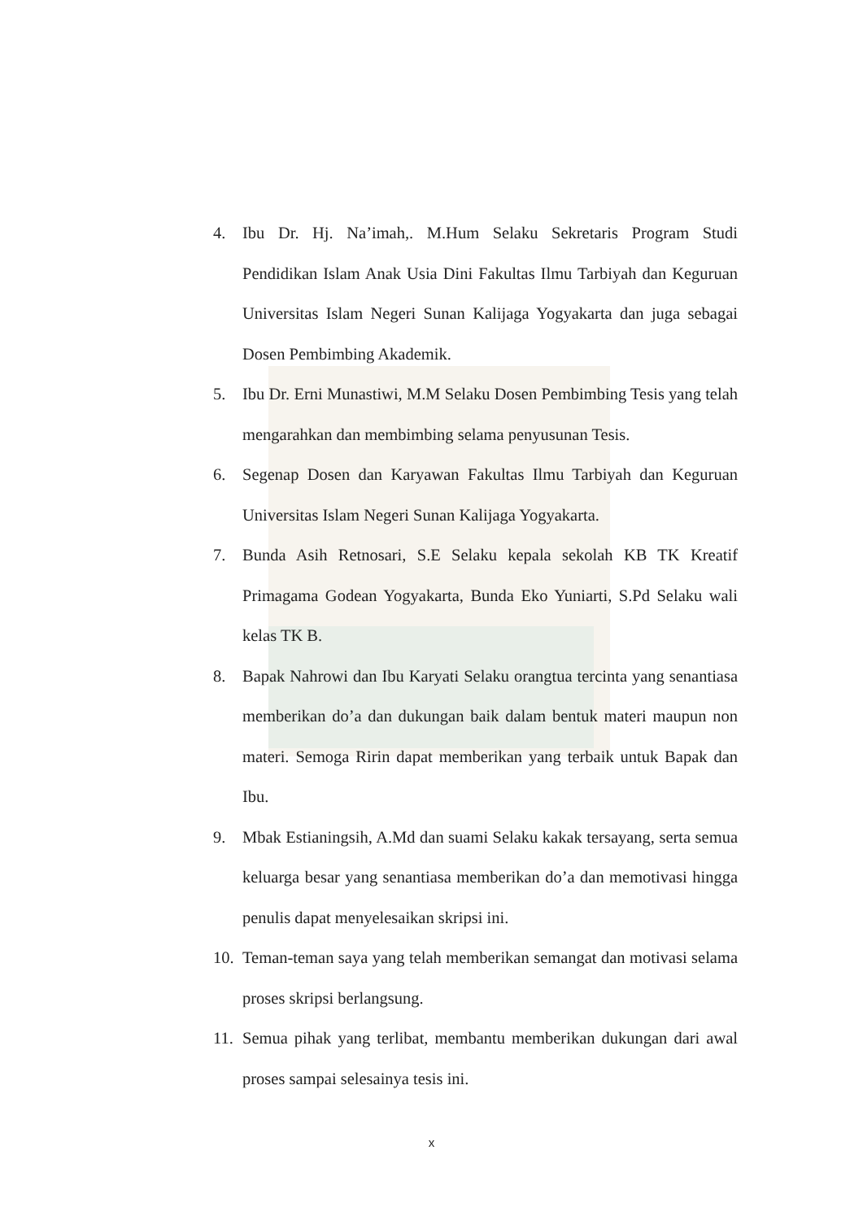4. Ibu Dr. Hj. Na’imah,. M.Hum Selaku Sekretaris Program Studi Pendidikan Islam Anak Usia Dini Fakultas Ilmu Tarbiyah dan Keguruan Universitas Islam Negeri Sunan Kalijaga Yogyakarta dan juga sebagai Dosen Pembimbing Akademik.
5. Ibu Dr. Erni Munastiwi, M.M Selaku Dosen Pembimbing Tesis yang telah mengarahkan dan membimbing selama penyusunan Tesis.
6. Segenap Dosen dan Karyawan Fakultas Ilmu Tarbiyah dan Keguruan Universitas Islam Negeri Sunan Kalijaga Yogyakarta.
7. Bunda Asih Retnosari, S.E Selaku kepala sekolah KB TK Kreatif Primagama Godean Yogyakarta, Bunda Eko Yuniarti, S.Pd Selaku wali kelas TK B.
8. Bapak Nahrowi dan Ibu Karyati Selaku orangtua tercinta yang senantiasa memberikan do’a dan dukungan baik dalam bentuk materi maupun non materi. Semoga Ririn dapat memberikan yang terbaik untuk Bapak dan Ibu.
9. Mbak Estianingsih, A.Md dan suami Selaku kakak tersayang, serta semua keluarga besar yang senantiasa memberikan do’a dan memotivasi hingga penulis dapat menyelesaikan skripsi ini.
10. Teman-teman saya yang telah memberikan semangat dan motivasi selama proses skripsi berlangsung.
11. Semua pihak yang terlibat, membantu memberikan dukungan dari awal proses sampai selesainya tesis ini.
x